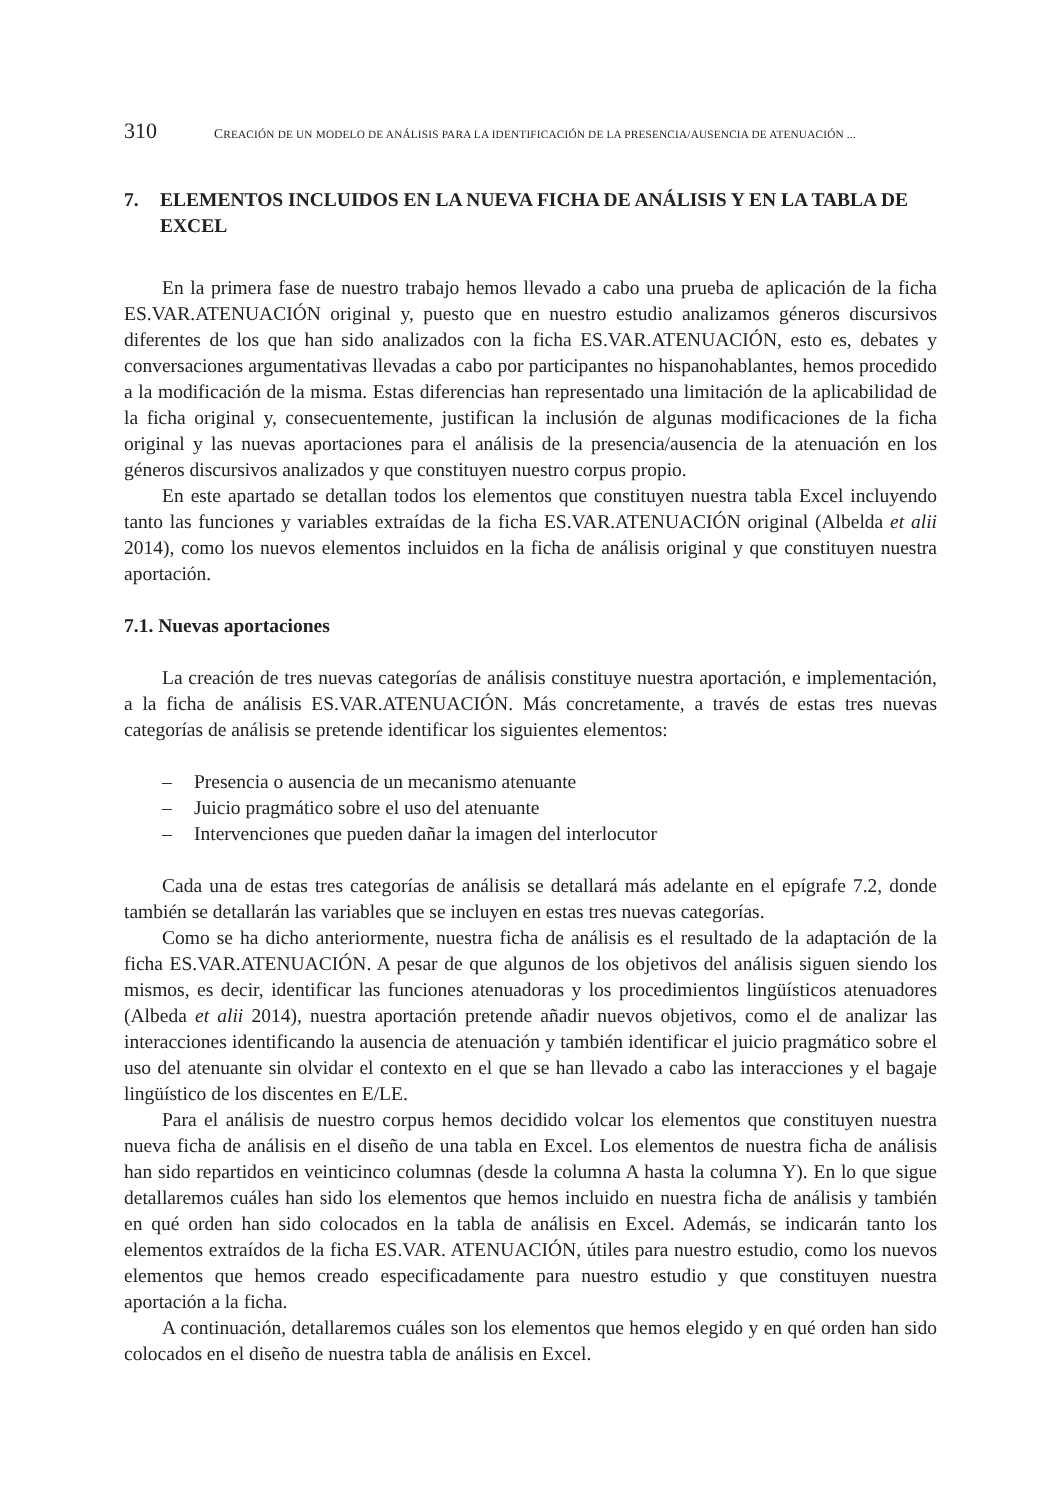310 CREACIÓN DE UN MODELO DE ANÁLISIS PARA LA IDENTIFICACIÓN DE LA PRESENCIA/AUSENCIA DE ATENUACIÓN ...
7. ELEMENTOS INCLUIDOS EN LA NUEVA FICHA DE ANÁLISIS Y EN LA TABLA DE EXCEL
En la primera fase de nuestro trabajo hemos llevado a cabo una prueba de aplicación de la ficha ES.VAR.ATENUACIÓN original y, puesto que en nuestro estudio analizamos géneros discursivos diferentes de los que han sido analizados con la ficha ES.VAR.ATENUACIÓN, esto es, debates y conversaciones argumentativas llevadas a cabo por participantes no hispanohablantes, hemos procedido a la modificación de la misma. Estas diferencias han representado una limitación de la aplicabilidad de la ficha original y, consecuentemente, justifican la inclusión de algunas modificaciones de la ficha original y las nuevas aportaciones para el análisis de la presencia/ausencia de la atenuación en los géneros discursivos analizados y que constituyen nuestro corpus propio.
En este apartado se detallan todos los elementos que constituyen nuestra tabla Excel incluyendo tanto las funciones y variables extraídas de la ficha ES.VAR.ATENUACIÓN original (Albelda et alii 2014), como los nuevos elementos incluidos en la ficha de análisis original y que constituyen nuestra aportación.
7.1. Nuevas aportaciones
La creación de tres nuevas categorías de análisis constituye nuestra aportación, e implementación, a la ficha de análisis ES.VAR.ATENUACIÓN. Más concretamente, a través de estas tres nuevas categorías de análisis se pretende identificar los siguientes elementos:
– Presencia o ausencia de un mecanismo atenuante
– Juicio pragmático sobre el uso del atenuante
– Intervenciones que pueden dañar la imagen del interlocutor
Cada una de estas tres categorías de análisis se detallará más adelante en el epígrafe 7.2, donde también se detallarán las variables que se incluyen en estas tres nuevas categorías.
Como se ha dicho anteriormente, nuestra ficha de análisis es el resultado de la adaptación de la ficha ES.VAR.ATENUACIÓN. A pesar de que algunos de los objetivos del análisis siguen siendo los mismos, es decir, identificar las funciones atenuadoras y los procedimientos lingüísticos atenuadores (Albeda et alii 2014), nuestra aportación pretende añadir nuevos objetivos, como el de analizar las interacciones identificando la ausencia de atenuación y también identificar el juicio pragmático sobre el uso del atenuante sin olvidar el contexto en el que se han llevado a cabo las interacciones y el bagaje lingüístico de los discentes en E/LE.
Para el análisis de nuestro corpus hemos decidido volcar los elementos que constituyen nuestra nueva ficha de análisis en el diseño de una tabla en Excel. Los elementos de nuestra ficha de análisis han sido repartidos en veinticinco columnas (desde la columna A hasta la columna Y). En lo que sigue detallaremos cuáles han sido los elementos que hemos incluido en nuestra ficha de análisis y también en qué orden han sido colocados en la tabla de análisis en Excel. Además, se indicarán tanto los elementos extraídos de la ficha ES.VAR. ATENUACIÓN, útiles para nuestro estudio, como los nuevos elementos que hemos creado especificadamente para nuestro estudio y que constituyen nuestra aportación a la ficha.
A continuación, detallaremos cuáles son los elementos que hemos elegido y en qué orden han sido colocados en el diseño de nuestra tabla de análisis en Excel.